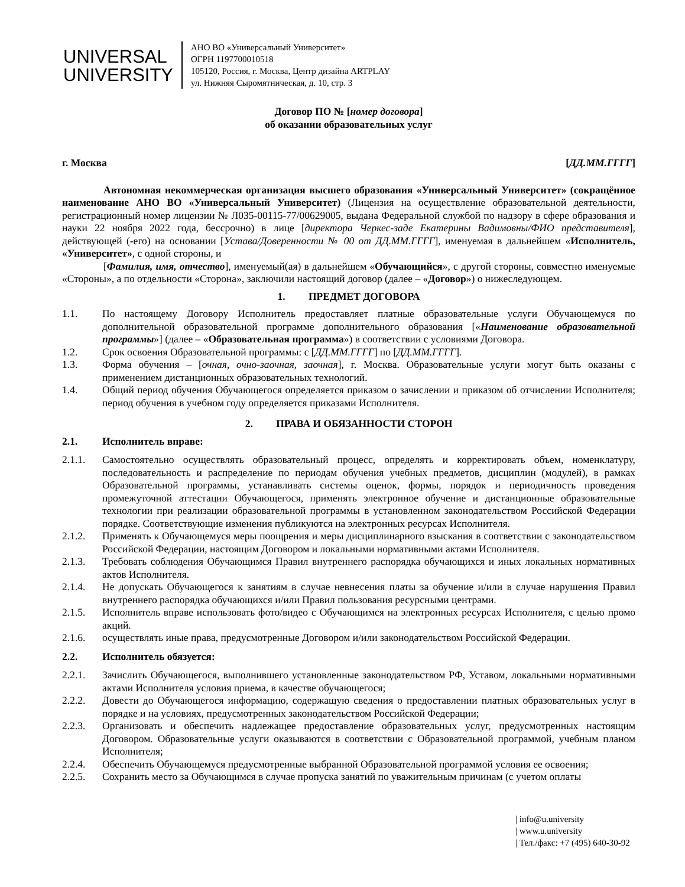UNIVERSAL
UNIVERSITY
АНО ВО «Универсальный Университет»
ОГРН 1197700010518
105120, Россия, г. Москва, Центр дизайна ARTPLAY
ул. Нижняя Сыромятническая, д. 10, стр. 3
Договор ПО № [номер договора]
об оказании образовательных услуг
г. Москва [ДД.ММ.ГГГГ]
Автономная некоммерческая организация высшего образования «Универсальный Университет» (сокращённое наименование АНО ВО «Универсальный Университет) (Лицензия на осуществление образовательной деятельности, регистрационный номер лицензии № Л035-00115-77/00629005, выдана Федеральной службой по надзору в сфере образования и науки 22 ноября 2022 года, бессрочно) в лице [директора Черкес-заде Екатерины Вадимовны/ФИО представителя], действующей (-его) на основании [Устава/Доверенности № 00 от ДД.ММ.ГГГГ], именуемая в дальнейшем «Исполнитель, «Университет», с одной стороны, и
[Фамилия, имя, отчество], именуемый(ая) в дальнейшем «Обучающийся», с другой стороны, совместно именуемые «Стороны», а по отдельности «Сторона», заключили настоящий договор (далее – «Договор») о нижеследующем.
1. ПРЕДМЕТ ДОГОВОРА
1.1. По настоящему Договору Исполнитель предоставляет платные образовательные услуги Обучающемуся по дополнительной образовательной программе дополнительного образования [«Наименование образовательной программы»] (далее – «Образовательная программа») в соответствии с условиями Договора.
1.2. Срок освоения Образовательной программы: с [ДД.ММ.ГГГГ] по [ДД.ММ.ГГГГ].
1.3. Форма обучения – [очная, очно-заочная, заочная], г. Москва. Образовательные услуги могут быть оказаны с применением дистанционных образовательных технологий.
1.4. Общий период обучения Обучающегося определяется приказом о зачислении и приказом об отчислении Исполнителя; период обучения в учебном году определяется приказами Исполнителя.
2. ПРАВА И ОБЯЗАННОСТИ СТОРОН
2.1. Исполнитель вправе:
2.1.1. Самостоятельно осуществлять образовательный процесс, определять и корректировать объем, номенклатуру, последовательность и распределение по периодам обучения учебных предметов, дисциплин (модулей), в рамках Образовательной программы, устанавливать системы оценок, формы, порядок и периодичность проведения промежуточной аттестации Обучающегося, применять электронное обучение и дистанционные образовательные технологии при реализации образовательной программы в установленном законодательством Российской Федерации порядке. Соответствующие изменения публикуются на электронных ресурсах Исполнителя.
2.1.2. Применять к Обучающемуся меры поощрения и меры дисциплинарного взыскания в соответствии с законодательством Российской Федерации, настоящим Договором и локальными нормативными актами Исполнителя.
2.1.3. Требовать соблюдения Обучающимся Правил внутреннего распорядка обучающихся и иных локальных нормативных актов Исполнителя.
2.1.4. Не допускать Обучающегося к занятиям в случае невнесения платы за обучение и/или в случае нарушения Правил внутреннего распорядка обучающихся и/или Правил пользования ресурсными центрами.
2.1.5. Исполнитель вправе использовать фото/видео с Обучающимся на электронных ресурсах Исполнителя, с целью промо акций.
2.1.6. осуществлять иные права, предусмотренные Договором и/или законодательством Российской Федерации.
2.2. Исполнитель обязуется:
2.2.1. Зачислить Обучающегося, выполнившего установленные законодательством РФ, Уставом, локальными нормативными актами Исполнителя условия приема, в качестве обучающегося;
2.2.2. Довести до Обучающегося информацию, содержащую сведения о предоставлении платных образовательных услуг в порядке и на условиях, предусмотренных законодательством Российской Федерации;
2.2.3. Организовать и обеспечить надлежащее предоставление образовательных услуг, предусмотренных настоящим Договором. Образовательные услуги оказываются в соответствии с Образовательной программой, учебным планом Исполнителя;
2.2.4. Обеспечить Обучающемуся предусмотренные выбранной Образовательной программой условия ее освоения;
2.2.5. Сохранить место за Обучающимся в случае пропуска занятий по уважительным причинам (с учетом оплаты
| info@u.university
| www.u.university
| Тел./факс: +7 (495) 640-30-92